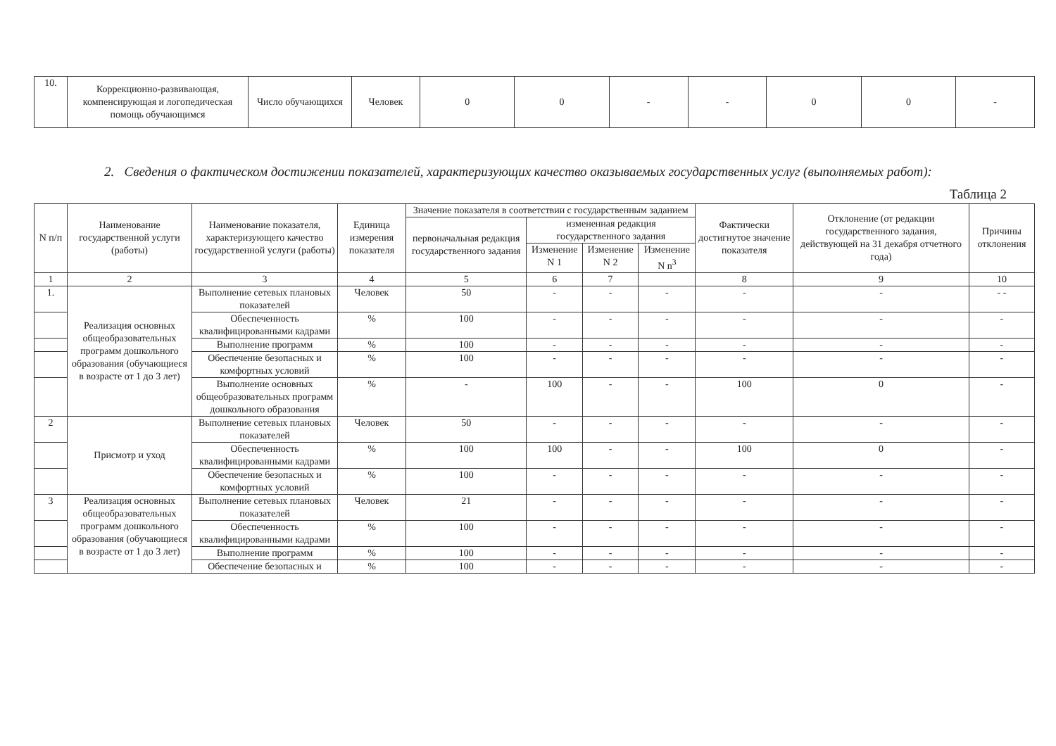| 10. | Коррекционно-развивающая, компенсирующая и логопедическая помощь обучающимся | Число обучающихся | Человек | 0 | 0 | - | - | 0 | 0 | - |
2. Сведения о фактическом достижении показателей, характеризующих качество оказываемых государственных услуг (выполняемых работ):
Таблица 2
| N п/п | Наименование государственной услуги (работы) | Наименование показателя, характеризующего качество государственной услуги (работы) | Единица измерения показателя | Значение показателя в соответствии с государственным заданием | | | | Фактически достигнутое значение показателя | Отклонение (от редакции государственного задания, действующей на 31 декабря отчетного года) | Причины отклонения |
| --- | --- | --- | --- | --- | --- | --- | --- | --- | --- | --- |
| | | | | первоначальная редакция государственного задания | измененная редакция государственного задания | | | | | |
| | | | | | Изменение N 1 | Изменение N 2 | Изменение N n<sup>3</sup> | | | |
| 1 | 2 | 3 | 4 | 5 | 6 | 7 | | 8 | 9 | 10 |
| 1. | Реализация основных общеобразовательных программ дошкольного образования (обучающиеся в возрасте от 1 до 3 лет) | Выполнение сетевых плановых показателей | Человек | 50 | - | - | - | - | - | - - |
| | | Обеспеченность квалифицированными кадрами | % | 100 | - | - | - | - | - | - |
| | | Выполнение программ | % | 100 | - | - | - | - | - | - |
| | | Обеспечение безопасных и комфортных условий | % | 100 | - | - | - | - | - | - |
| | | Выполнение основных общеобразовательных программ дошкольного образования | % | - | 100 | - | - | 100 | 0 | - |
| 2 | Присмотр и уход | Выполнение сетевых плановых показателей | Человек | 50 | - | - | - | - | - | - |
| | | Обеспеченность квалифицированными кадрами | % | 100 | 100 | - | - | 100 | 0 | - |
| | | Обеспечение безопасных и комфортных условий | % | 100 | - | - | - | - | - | - |
| 3 | Реализация основных общеобразовательных программ дошкольного образования (обучающиеся в возрасте от 1 до 3 лет) | Выполнение сетевых плановых показателей | Человек | 21 | - | - | - | - | - | - |
| | | Обеспеченность квалифицированными кадрами | % | 100 | - | - | - | - | - | - |
| | | Выполнение программ | % | 100 | - | - | - | - | - | - |
| | | Обеспечение безопасных и | % | 100 | - | - | - | - | - | - |